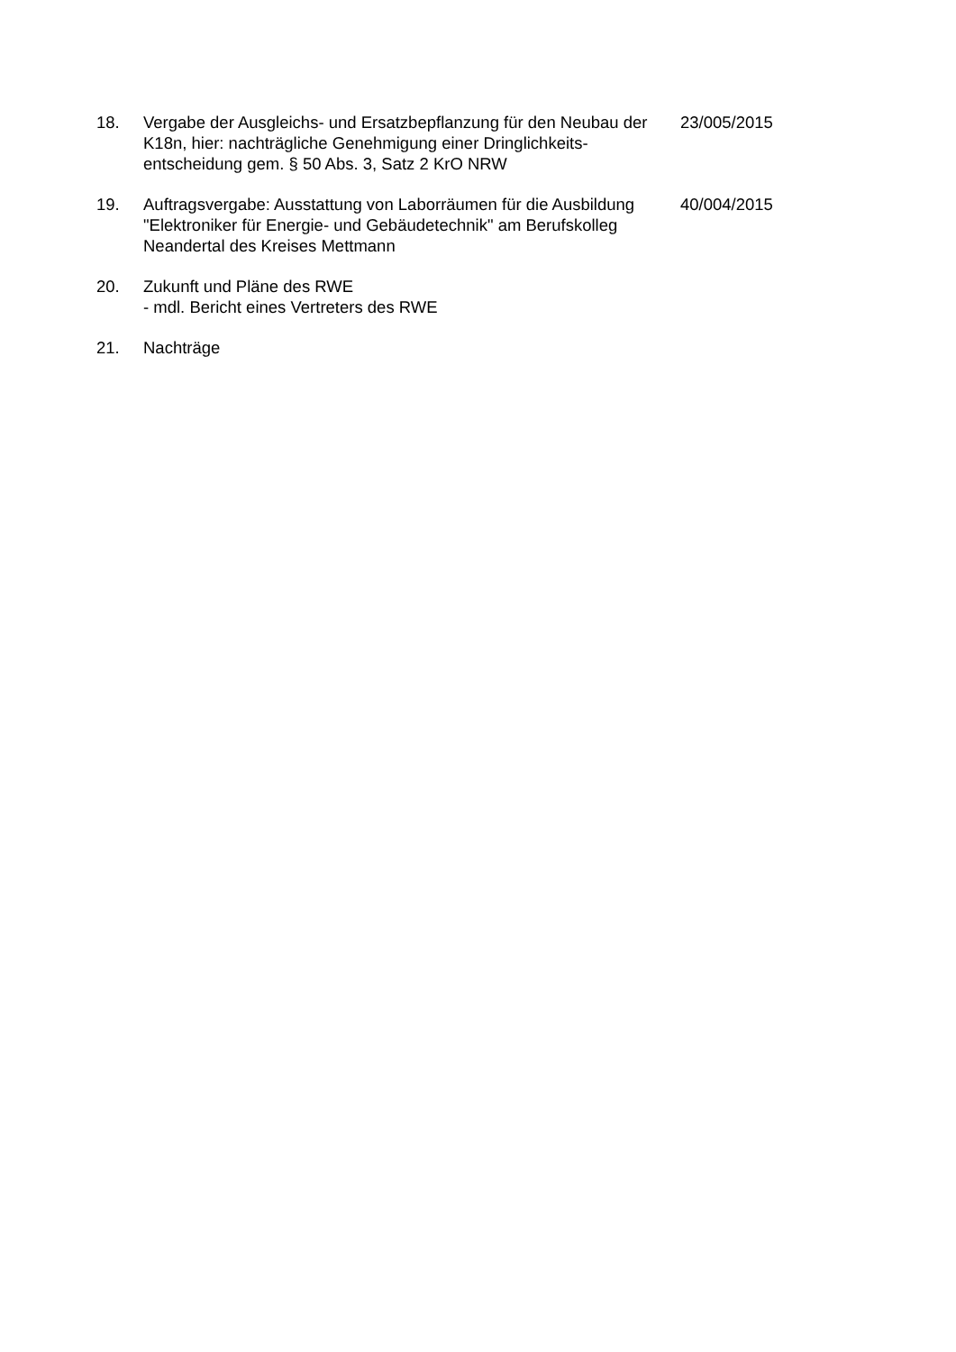18. Vergabe der Ausgleichs- und Ersatzbepflanzung für den Neubau der K18n, hier: nachträgliche Genehmigung einer Dringlichkeits-entscheidung gem. § 50 Abs. 3, Satz 2 KrO NRW
23/005/2015
19. Auftragsvergabe: Ausstattung von Laborräumen für die Ausbildung "Elektroniker für Energie- und Gebäudetechnik" am Berufskolleg Neandertal des Kreises Mettmann
40/004/2015
20. Zukunft und Pläne des RWE
- mdl. Bericht eines Vertreters des RWE
21. Nachträge